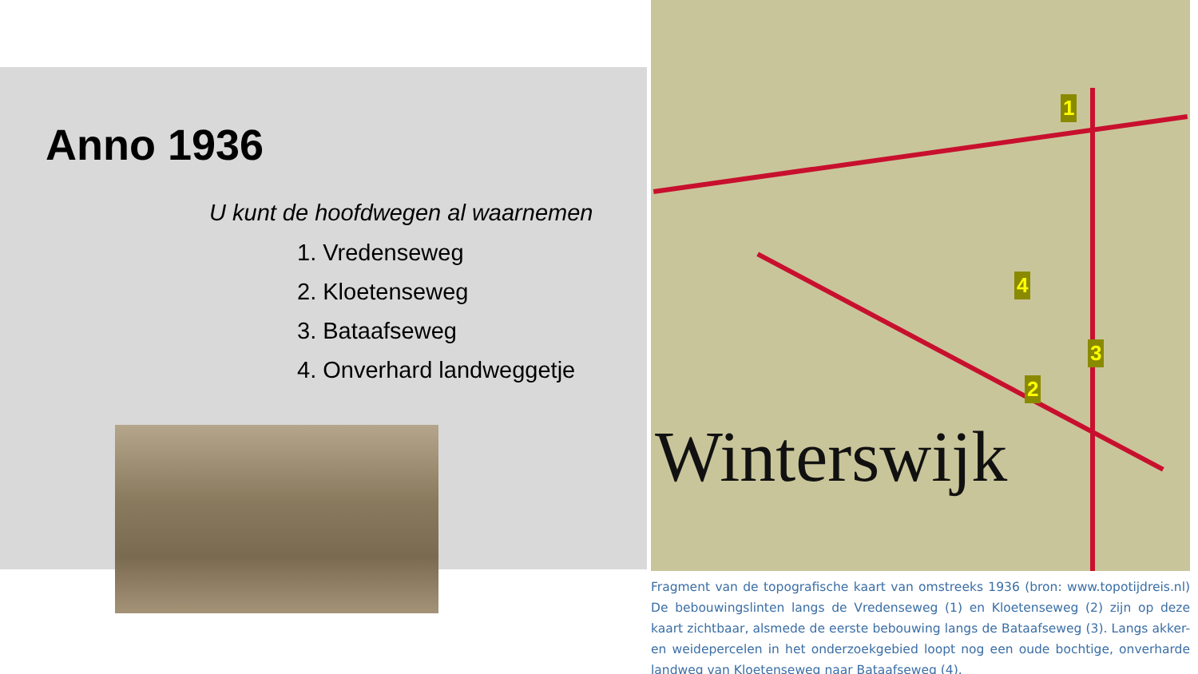Anno 1936
U kunt de hoofdwegen al waarnemen
1. Vredenseweg
2. Kloetenseweg
3. Bataafseweg
4. Onverhard landweggetje
Winterswijk
1
2
3
4
Fragment van de topografische kaart van omstreeks 1936 (bron: www.topotijdreis.nl) De bebouwingslinten langs de Vredenseweg (1) en Kloetenseweg (2) zijn op deze kaart zichtbaar, alsmede de eerste bebouwing langs de Bataafseweg (3). Langs akker- en weidepercelen in het onderzoekgebied loopt nog een oude bochtige, onverharde landweg van Kloetenseweg naar Bataafseweg (4).